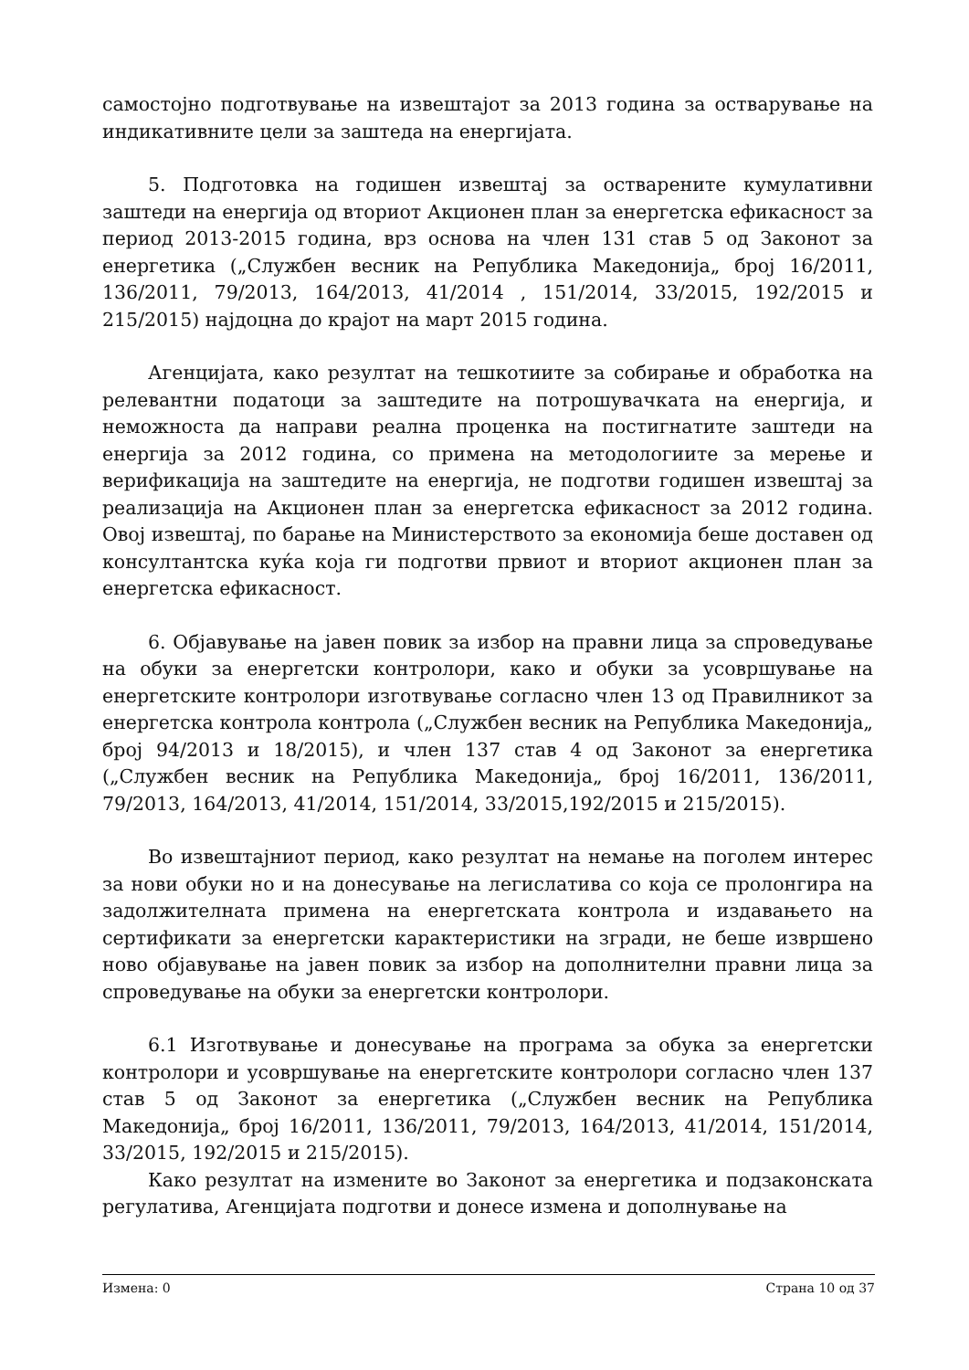самостојно подготвување на извештајот за 2013 година за остварување на индикативните цели за заштеда на енергијата.
5. Подготовка на годишен извештај за остварените кумулативни заштеди на енергија од вториот Акционен план за енергетска ефикасност за период 2013-2015 година, врз основа на член 131 став 5 од Законот за енергетика („Службен весник на Република Македонија„ број 16/2011, 136/2011, 79/2013, 164/2013, 41/2014 , 151/2014, 33/2015, 192/2015 и 215/2015) најдоцна до крајот на март 2015 година.
Агенцијата, како резултат на тешкотиите за собирање и обработка на релевантни податоци за заштедите на потрошувачката на енергија, и неможноста да направи реална проценка на постигнатите заштеди на енергија за 2012 година, со примена на методологиите за мерење и верификација на заштедите на енергија, не подготви годишен извештај за реализација на Акционен план за енергетска ефикасност за 2012 година. Овој извештај, по барање на Министерството за економија беше доставен од консултантска куќа која ги подготви првиот и вториот акционен план за енергетска ефикасност.
6. Објавување на јавен повик за избор на правни лица за спроведување на обуки за енергетски контролори, како и обуки за усовршување на енергетските контролори изготвување согласно член 13 од Правилникот за енергетска контрола контрола („Службен весник на Република Македонија„ број 94/2013 и 18/2015), и член 137 став 4 од Законот за енергетика („Службен весник на Република Македонија„ број 16/2011, 136/2011, 79/2013, 164/2013, 41/2014, 151/2014, 33/2015,192/2015 и 215/2015).
Во извештајниот период, како резултат на немање на поголем интерес за нови обуки но и на донесување на легислатива со која се пролонгира на задолжителната примена на енергетската контрола и издавањето на сертификати за енергетски карактеристики на згради, не беше извршено ново објавување на јавен повик за избор на дополнителни правни лица за спроведување на обуки за енергетски контролори.
6.1 Изготвување и донесување на програма за обука за енергетски контролори и усовршување на енергетските контролори согласно член 137 став 5 од Законот за енергетика („Службен весник на Република Македонија„ број 16/2011, 136/2011, 79/2013, 164/2013, 41/2014, 151/2014, 33/2015, 192/2015 и 215/2015).
Како резултат на измените во Законот за енергетика и подзаконската регулатива, Агенцијата подготви и донесе измена и дополнување на
Измена: 0 Страна 10 од 37